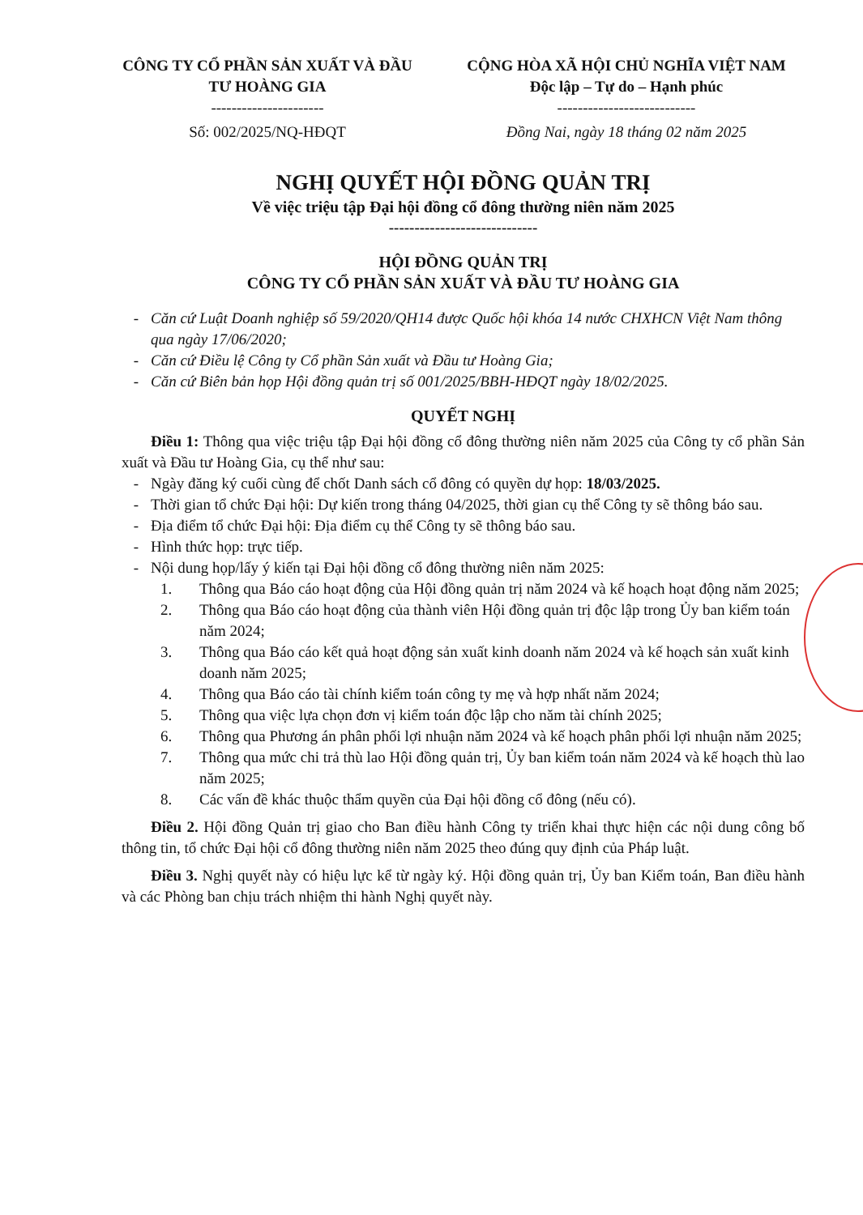CÔNG TY CỔ PHẦN SẢN XUẤT VÀ ĐẦU TƯ HOÀNG GIA
----------------------
Số: 002/2025/NQ-HĐQT
CỘNG HÒA XÃ HỘI CHỦ NGHĨA VIỆT NAM
Độc lập – Tự do – Hạnh phúc
---------------------------
Đồng Nai, ngày 18 tháng 02 năm 2025
NGHỊ QUYẾT HỘI ĐỒNG QUẢN TRỊ
Về việc triệu tập Đại hội đồng cổ đông thường niên năm 2025
-----------------------------
HỘI ĐỒNG QUẢN TRỊ
CÔNG TY CỔ PHẦN SẢN XUẤT VÀ ĐẦU TƯ HOÀNG GIA
- Căn cứ Luật Doanh nghiệp số 59/2020/QH14 được Quốc hội khóa 14 nước CHXHCN Việt Nam thông qua ngày 17/06/2020;
- Căn cứ Điều lệ Công ty Cổ phần Sản xuất và Đầu tư Hoàng Gia;
- Căn cứ Biên bản họp Hội đồng quản trị số 001/2025/BBH-HĐQT ngày 18/02/2025.
QUYẾT NGHỊ
Điều 1: Thông qua việc triệu tập Đại hội đồng cổ đông thường niên năm 2025 của Công ty cổ phần Sản xuất và Đầu tư Hoàng Gia, cụ thể như sau:
- Ngày đăng ký cuối cùng để chốt Danh sách cổ đông có quyền dự họp: 18/03/2025.
- Thời gian tổ chức Đại hội: Dự kiến trong tháng 04/2025, thời gian cụ thể Công ty sẽ thông báo sau.
- Địa điểm tổ chức Đại hội: Địa điểm cụ thể Công ty sẽ thông báo sau.
- Hình thức họp: trực tiếp.
- Nội dung họp/lấy ý kiến tại Đại hội đồng cổ đông thường niên năm 2025:
1. Thông qua Báo cáo hoạt động của Hội đồng quản trị năm 2024 và kế hoạch hoạt động năm 2025;
2. Thông qua Báo cáo hoạt động của thành viên Hội đồng quản trị độc lập trong Ủy ban kiểm toán năm 2024;
3. Thông qua Báo cáo kết quả hoạt động sản xuất kinh doanh năm 2024 và kế hoạch sản xuất kinh doanh năm 2025;
4. Thông qua Báo cáo tài chính kiểm toán công ty mẹ và hợp nhất năm 2024;
5. Thông qua việc lựa chọn đơn vị kiểm toán độc lập cho năm tài chính 2025;
6. Thông qua Phương án phân phối lợi nhuận năm 2024 và kế hoạch phân phối lợi nhuận năm 2025;
7. Thông qua mức chi trả thù lao Hội đồng quản trị, Ủy ban kiểm toán năm 2024 và kế hoạch thù lao năm 2025;
8. Các vấn đề khác thuộc thẩm quyền của Đại hội đồng cổ đông (nếu có).
Điều 2. Hội đồng Quản trị giao cho Ban điều hành Công ty triển khai thực hiện các nội dung công bố thông tin, tổ chức Đại hội cổ đông thường niên năm 2025 theo đúng quy định của Pháp luật.
Điều 3. Nghị quyết này có hiệu lực kể từ ngày ký. Hội đồng quản trị, Ủy ban Kiểm toán, Ban điều hành và các Phòng ban chịu trách nhiệm thi hành Nghị quyết này.